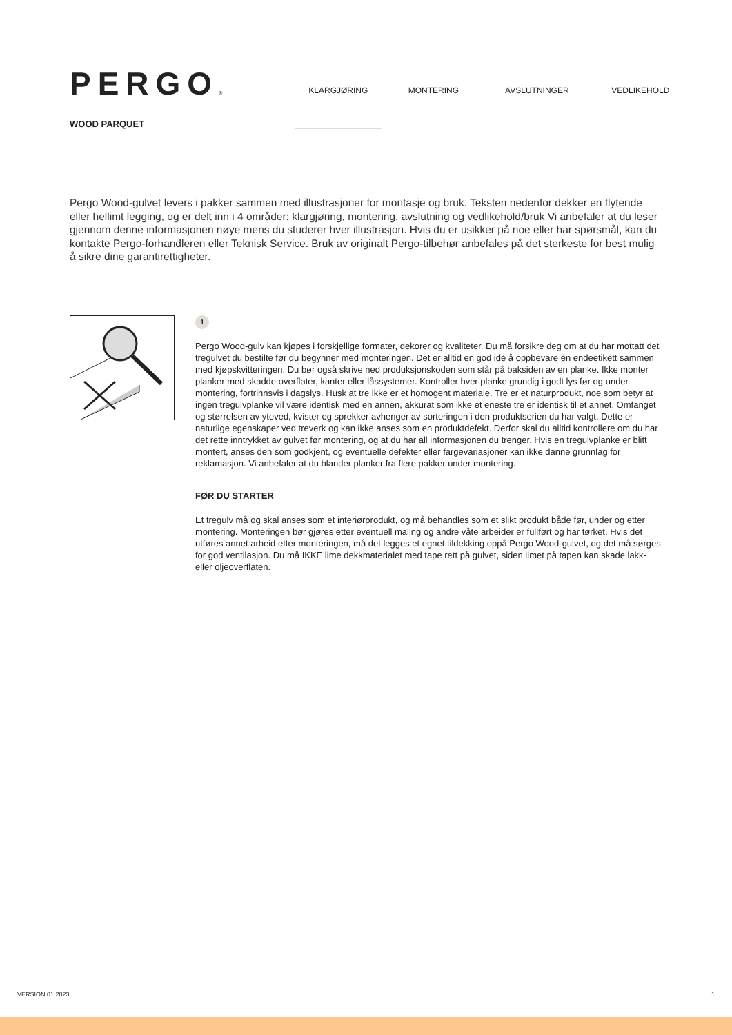PERGO®
WOOD PARQUET
KLARGJØRING MONTERING AVSLUTNINGER VEDLIKEHOLD
Pergo Wood-gulvet levers i pakker sammen med illustrasjoner for montasje og bruk. Teksten nedenfor dekker en flytende eller hellimt legging, og er delt inn i 4 områder: klargjøring, montering, avslutning og vedlikehold/bruk Vi anbefaler at du leser gjennom denne informasjonen nøye mens du studerer hver illustrasjon. Hvis du er usikker på noe eller har spørsmål, kan du kontakte Pergo-forhandleren eller Teknisk Service. Bruk av originalt Pergo-tilbehør anbefales på det sterkeste for best mulig å sikre dine garantirettigheter.
1
Pergo Wood-gulv kan kjøpes i forskjellige formater, dekorer og kvaliteter. Du må forsikre deg om at du har mottatt det tregulvet du bestilte før du begynner med monteringen. Det er alltid en god idé å oppbevare én endeetikett sammen med kjøpskvitteringen. Du bør også skrive ned produksjonskoden som står på baksiden av en planke. Ikke monter planker med skadde overflater, kanter eller låssystemer. Kontroller hver planke grundig i godt lys før og under montering, fortrinnsvis i dagslys. Husk at tre ikke er et homogent materiale. Tre er et naturprodukt, noe som betyr at ingen tregulvplanke vil være identisk med en annen, akkurat som ikke et eneste tre er identisk til et annet. Omfanget og størrelsen av yteved, kvister og sprekker avhenger av sorteringen i den produktserien du har valgt. Dette er naturlige egenskaper ved treverk og kan ikke anses som en produktdefekt. Derfor skal du alltid kontrollere om du har det rette inntrykket av gulvet før montering, og at du har all informasjonen du trenger. Hvis en tregulvplanke er blitt montert, anses den som godkjent, og eventuelle defekter eller fargevariasjoner kan ikke danne grunnlag for reklamasjon. Vi anbefaler at du blander planker fra flere pakker under montering.
FØR DU STARTER
Et tregulv må og skal anses som et interiørprodukt, og må behandles som et slikt produkt både før, under og etter montering. Monteringen bør gjøres etter eventuell maling og andre våte arbeider er fullført og har tørket. Hvis det utføres annet arbeid etter monteringen, må det legges et egnet tildekking oppå Pergo Wood-gulvet, og det må sørges for god ventilasjon. Du må IKKE lime dekkmaterialet med tape rett på gulvet, siden limet på tapen kan skade lakk- eller oljeoverflaten.
VERSION 01 2023 1